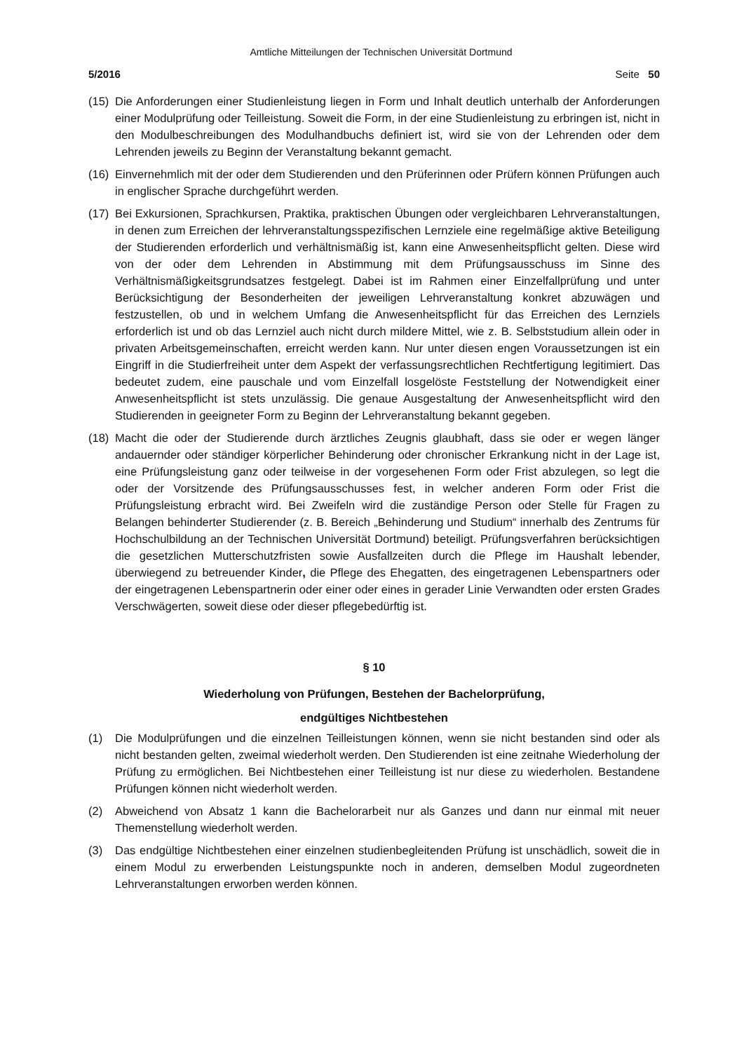Amtliche Mitteilungen der Technischen Universität Dortmund
5/2016 Seite 50
(15) Die Anforderungen einer Studienleistung liegen in Form und Inhalt deutlich unterhalb der Anforderungen einer Modulprüfung oder Teilleistung. Soweit die Form, in der eine Studienleistung zu erbringen ist, nicht in den Modulbeschreibungen des Modulhandbuchs definiert ist, wird sie von der Lehrenden oder dem Lehrenden jeweils zu Beginn der Veranstaltung bekannt gemacht.
(16) Einvernehmlich mit der oder dem Studierenden und den Prüferinnen oder Prüfern können Prüfungen auch in englischer Sprache durchgeführt werden.
(17) Bei Exkursionen, Sprachkursen, Praktika, praktischen Übungen oder vergleichbaren Lehrveranstaltungen, in denen zum Erreichen der lehrveranstaltungsspezifischen Lernziele eine regelmäßige aktive Beteiligung der Studierenden erforderlich und verhältnismäßig ist, kann eine Anwesenheitspflicht gelten. Diese wird von der oder dem Lehrenden in Abstimmung mit dem Prüfungsausschuss im Sinne des Verhältnismäßigkeitsgrundsatzes festgelegt. Dabei ist im Rahmen einer Einzelfallprüfung und unter Berücksichtigung der Besonderheiten der jeweiligen Lehrveranstaltung konkret abzuwägen und festzustellen, ob und in welchem Umfang die Anwesenheitspflicht für das Erreichen des Lernziels erforderlich ist und ob das Lernziel auch nicht durch mildere Mittel, wie z. B. Selbststudium allein oder in privaten Arbeitsgemeinschaften, erreicht werden kann. Nur unter diesen engen Voraussetzungen ist ein Eingriff in die Studierfreiheit unter dem Aspekt der verfassungsrechtlichen Rechtfertigung legitimiert. Das bedeutet zudem, eine pauschale und vom Einzelfall losgelöste Feststellung der Notwendigkeit einer Anwesenheitspflicht ist stets unzulässig. Die genaue Ausgestaltung der Anwesenheitspflicht wird den Studierenden in geeigneter Form zu Beginn der Lehrveranstaltung bekannt gegeben.
(18) Macht die oder der Studierende durch ärztliches Zeugnis glaubhaft, dass sie oder er wegen länger andauernder oder ständiger körperlicher Behinderung oder chronischer Erkrankung nicht in der Lage ist, eine Prüfungsleistung ganz oder teilweise in der vorgesehenen Form oder Frist abzulegen, so legt die oder der Vorsitzende des Prüfungsausschusses fest, in welcher anderen Form oder Frist die Prüfungsleistung erbracht wird. Bei Zweifeln wird die zuständige Person oder Stelle für Fragen zu Belangen behinderter Studierender (z. B. Bereich „Behinderung und Studium“ innerhalb des Zentrums für Hochschulbildung an der Technischen Universität Dortmund) beteiligt. Prüfungsverfahren berücksichtigen die gesetzlichen Mutterschutzfristen sowie Ausfallzeiten durch die Pflege im Haushalt lebender, überwiegend zu betreuender Kinder, die Pflege des Ehegatten, des eingetragenen Lebenspartners oder der eingetragenen Lebenspartnerin oder einer oder eines in gerader Linie Verwandten oder ersten Grades Verschwägerten, soweit diese oder dieser pflegebedürftig ist.
§ 10
Wiederholung von Prüfungen, Bestehen der Bachelorprüfung,
endgültiges Nichtbestehen
(1) Die Modulprüfungen und die einzelnen Teilleistungen können, wenn sie nicht bestanden sind oder als nicht bestanden gelten, zweimal wiederholt werden. Den Studierenden ist eine zeitnahe Wiederholung der Prüfung zu ermöglichen. Bei Nichtbestehen einer Teilleistung ist nur diese zu wiederholen. Bestandene Prüfungen können nicht wiederholt werden.
(2) Abweichend von Absatz 1 kann die Bachelorarbeit nur als Ganzes und dann nur einmal mit neuer Themenstellung wiederholt werden.
(3) Das endgültige Nichtbestehen einer einzelnen studienbegleitenden Prüfung ist unschädlich, soweit die in einem Modul zu erwerbenden Leistungspunkte noch in anderen, demselben Modul zugeordneten Lehrveranstaltungen erworben werden können.